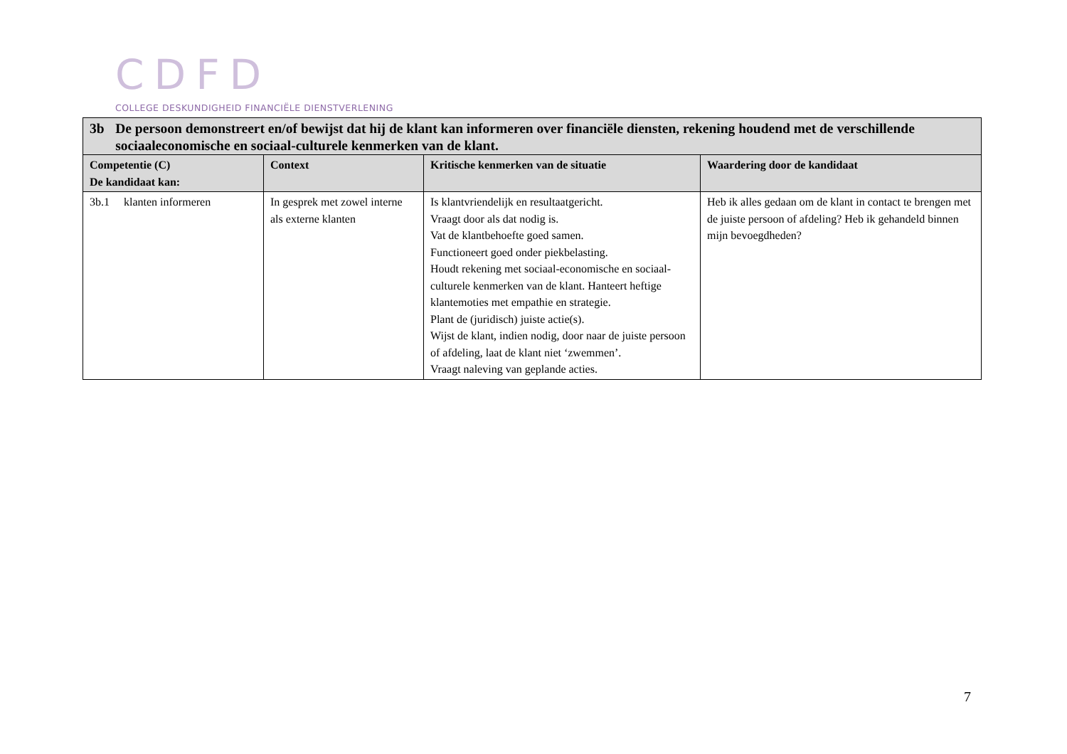CDFD
COLLEGE DESKUNDIGHEID FINANCIËLE DIENSTVERLENING
| 3b De persoon demonstreert en/of bewijst dat hij de klant kan informeren over financiële diensten, rekening houdend met de verschillende sociaaleconomische en sociaal-culturele kenmerken van de klant. | | | |
| Competentie (C) De kandidaat kan: | Context | Kritische kenmerken van de situatie | Waardering door de kandidaat |
| 3b.1 klanten informeren | In gesprek met zowel interne als externe klanten | Is klantvriendelijk en resultaatgericht. Vraagt door als dat nodig is. Vat de klantbehoefte goed samen. Functioneert goed onder piekbelasting. Houdt rekening met sociaal-economische en sociaal-culturele kenmerken van de klant. Hanteert heftige klantemoties met empathie en strategie. Plant de (juridisch) juiste actie(s). Wijst de klant, indien nodig, door naar de juiste persoon of afdeling, laat de klant niet ‘zwemmen’. Vraagt naleving van geplande acties. | Heb ik alles gedaan om de klant in contact te brengen met de juiste persoon of afdeling? Heb ik gehandeld binnen mijn bevoegdheden? |
7